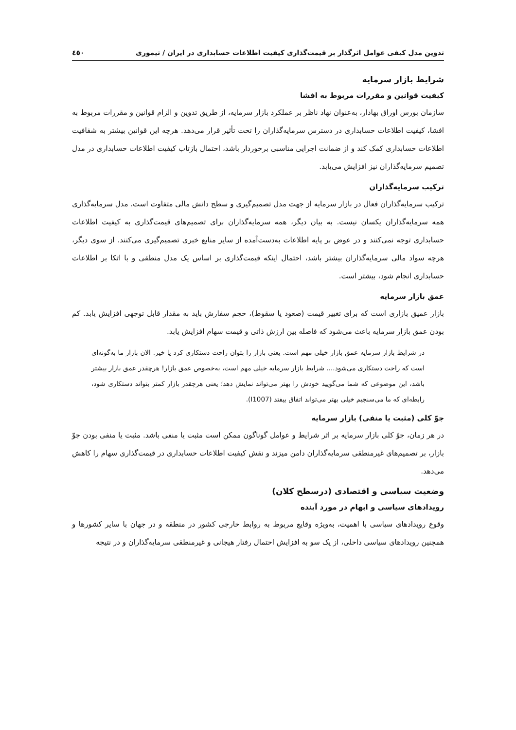تدوین مدل کیفی عوامل اثرگذار بر قیمت‌گذاری کیفیت اطلاعات حسابداری در ایران / تیموری ٤٥٠
شرایط بازار سرمایه
کیفیت قوانین و مقررات مربوط به افشا
سازمان بورس اوراق بهادار، به‌عنوان نهاد ناظر بر عملکرد بازار سرمایه، از طریق تدوین و الزام قوانین و مقررات مربوط به افشا، کیفیت اطلاعات حسابداری در دسترس سرمایه‌گذاران را تحت تأثیر قرار می‌دهد. هرچه این قوانین بیشتر به شفافیت اطلاعات حسابداری کمک کند و از ضمانت اجرایی مناسبی برخوردار باشد، احتمال بازتاب کیفیت اطلاعات حسابداری در مدل تصمیم سرمایه‌گذاران نیز افزایش می‌یابد.
ترکیب سرمایه‌گذاران
ترکیب سرمایه‌گذاران فعال در بازار سرمایه از جهت مدل تصمیم‌گیری و سطح دانش مالی متفاوت است. مدل سرمایه‌گذاری همه سرمایه‌گذاران یکسان نیست. به بیان دیگر، همه سرمایه‌گذاران برای تصمیم‌های قیمت‌گذاری به کیفیت اطلاعات حسابداری توجه نمی‌کنند و در عوض بر پایه اطلاعات به‌دست‌آمده از سایر منابع خبری تصمیم‌گیری می‌کنند. از سوی دیگر، هرچه سواد مالی سرمایه‌گذاران بیشتر باشد، احتمال اینکه قیمت‌گذاری بر اساس یک مدل منطقی و با اتکا بر اطلاعات حسابداری انجام شود، بیشتر است.
عمق بازار سرمایه
بازار عمیق بازاری است که برای تغییر قیمت (صعود یا سقوط)، حجم سفارش باید به مقدار قابل توجهی افزایش یابد. کم بودن عمق بازار سرمایه باعث می‌شود که فاصله بین ارزش ذاتی و قیمت سهام افزایش یابد.
در شرایط بازار سرمایه عمق بازار خیلی مهم است. یعنی بازار را بتوان راحت دستکاری کرد یا خیر. الان بازار ما به‌گونه‌ای است که راحت دستکاری می‌شود.... شرایط بازار سرمایه خیلی مهم است، به‌خصوص عمق بازار! هرچقدر عمق بازار بیشتر باشد، این موضوعی که شما می‌گویید خودش را بهتر می‌تواند نمایش دهد؛ یعنی هرچقدر بازار کمتر بتواند دستکاری شود، رابطه‌ای که ما می‌سنجیم خیلی بهتر می‌تواند اتفاق بیفتد (I1007).
جوّ کلی (مثبت یا منفی) بازار سرمایه
در هر زمان، جوّ کلی بازار سرمایه بر اثر شرایط و عوامل گوناگون ممکن است مثبت یا منفی باشد. مثبت یا منفی بودن جوّ بازار، بر تصمیم‌های غیرمنطقی سرمایه‌گذاران دامن میزند و نقش کیفیت اطلاعات حسابداری در قیمت‌گذاری سهام را کاهش می‌دهد.
وضعیت سیاسی و اقتصادی (درسطح کلان)
رویدادهای سیاسی و ابهام در مورد آینده
وقوع رویدادهای سیاسی با اهمیت، به‌ویژه وقایع مربوط به روابط خارجی کشور در منطقه و در جهان با سایر کشورها و همچنین رویدادهای سیاسی داخلی، از یک سو به افزایش احتمال رفتار هیجانی و غیرمنطقی سرمایه‌گذاران و در نتیجه